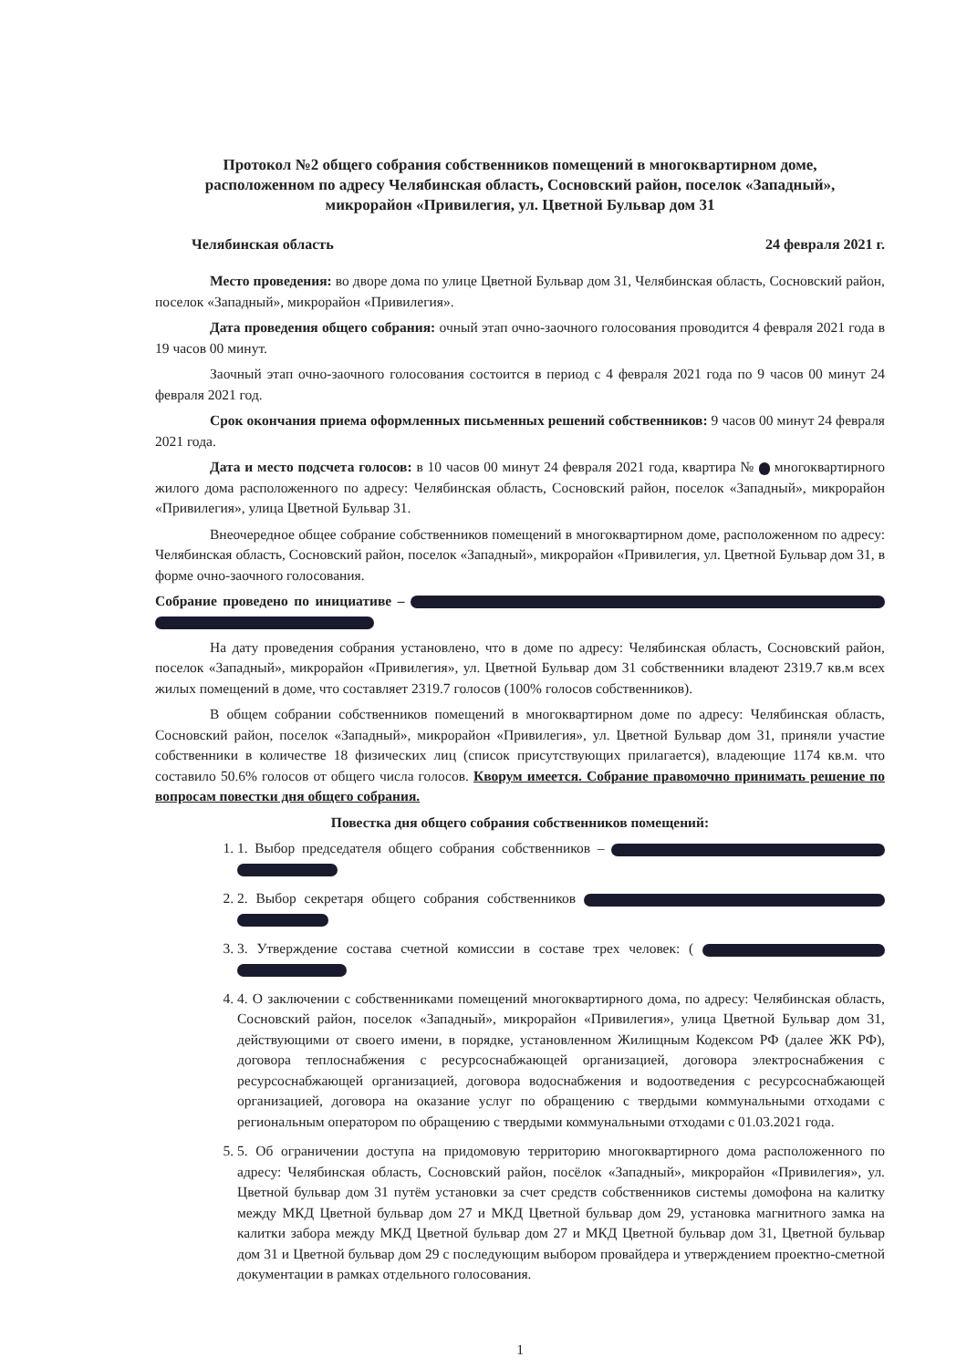Протокол №2 общего собрания собственников помещений в многоквартирном доме,
расположенном по адресу Челябинская область, Сосновский район, поселок «Западный»,
микрорайон «Привилегия, ул. Цветной Бульвар дом 31
Челябинская область 24 февраля 2021 г.
Место проведения: во дворе дома по улице Цветной Бульвар дом 31, Челябинская область, Сосновский район, поселок «Западный», микрорайон «Привилегия».
Дата проведения общего собрания: очный этап очно-заочного голосования проводится 4 февраля 2021 года в 19 часов 00 минут.
Заочный этап очно-заочного голосования состоится в период с 4 февраля 2021 года по 9 часов 00 минут 24 февраля 2021 год.
Срок окончания приема оформленных письменных решений собственников: 9 часов 00 минут 24 февраля 2021 года.
Дата и место подсчета голосов: в 10 часов 00 минут 24 февраля 2021 года, квартира № многоквартирного жилого дома расположенного по адресу: Челябинская область, Сосновский район, поселок «Западный», микрорайон «Привилегия», улица Цветной Бульвар 31.
Внеочередное общее собрание собственников помещений в многоквартирном доме, расположенном по адресу: Челябинская область, Сосновский район, поселок «Западный», микрорайон «Привилегия, ул. Цветной Бульвар дом 31, в форме очно-заочного голосования.
Собрание проведено по инициативе –
На дату проведения собрания установлено, что в доме по адресу: Челябинская область, Сосновский район, поселок «Западный», микрорайон «Привилегия», ул. Цветной Бульвар дом 31 собственники владеют 2319.7 кв.м всех жилых помещений в доме, что составляет 2319.7 голосов (100% голосов собственников).
В общем собрании собственников помещений в многоквартирном доме по адресу: Челябинская область, Сосновский район, поселок «Западный», микрорайон «Привилегия», ул. Цветной Бульвар дом 31, приняли участие собственники в количестве 18 физических лиц (список присутствующих прилагается), владеющие 1174 кв.м. что составило 50.6% голосов от общего числа голосов. Кворум имеется. Собрание правомочно принимать решение по вопросам повестки дня общего собрания.
Повестка дня общего собрания собственников помещений:
1. 1. Выбор председателя общего собрания собственников –
2. 2. Выбор секретаря общего собрания собственников
3. 3. Утверждение состава счетной комиссии в составе трех человек: (
4. 4. О заключении с собственниками помещений многоквартирного дома, по адресу: Челябинская область, Сосновский район, поселок «Западный», микрорайон «Привилегия», улица Цветной Бульвар дом 31, действующими от своего имени, в порядке, установленном Жилищным Кодексом РФ (далее ЖК РФ), договора теплоснабжения с ресурсоснабжающей организацией, договора электроснабжения с ресурсоснабжающей организацией, договора водоснабжения и водоотведения с ресурсоснабжающей организацией, договора на оказание услуг по обращению с твердыми коммунальными отходами с региональным оператором по обращению с твердыми коммунальными отходами с 01.03.2021 года.
5. 5. Об ограничении доступа на придомовую территорию многоквартирного дома расположенного по адресу: Челябинская область, Сосновский район, посёлок «Западный», микрорайон «Привилегия», ул. Цветной бульвар дом 31 путём установки за счет средств собственников системы домофона на калитку между МКД Цветной бульвар дом 27 и МКД Цветной бульвар дом 29, установка магнитного замка на калитки забора между МКД Цветной бульвар дом 27 и МКД Цветной бульвар дом 31, Цветной бульвар дом 31 и Цветной бульвар дом 29 с последующим выбором провайдера и утверждением проектно-сметной документации в рамках отдельного голосования.
1